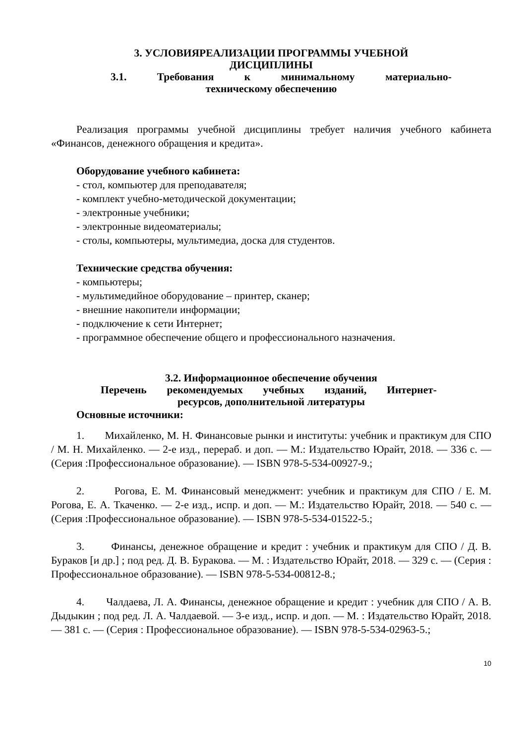3. УСЛОВИЯРЕАЛИЗАЦИИ ПРОГРАММЫ УЧЕБНОЙ
ДИСЦИПЛИНЫ
3.1. Требования к минимальному материально-
техническому обеспечению
Реализация программы учебной дисциплины требует наличия учебного кабинета «Финансов, денежного обращения и кредита».
Оборудование учебного кабинета:
- стол, компьютер для преподавателя;
- комплект учебно-методической документации;
- электронные учебники;
- электронные видеоматериалы;
- столы, компьютеры, мультимедиа, доска для студентов.
Технические средства обучения:
- компьютеры;
- мультимедийное оборудование – принтер, сканер;
- внешние накопители информации;
- подключение к сети Интернет;
- программное обеспечение общего и профессионального назначения.
3.2. Информационное обеспечение обучения
Перечень рекомендуемых учебных изданий, Интернет-
ресурсов, дополнительной литературы
Основные источники:
1. Михайленко, М. Н. Финансовые рынки и институты: учебник и практикум для СПО / М. Н. Михайленко. — 2-е изд., перераб. и доп. — М.: Издательство Юрайт, 2018. — 336 с. — (Серия :Профессиональное образование). — ISBN 978-5-534-00927-9.;
2. Рогова, Е. М. Финансовый менеджмент: учебник и практикум для СПО / Е. М. Рогова, Е. А. Ткаченко. — 2-е изд., испр. и доп. — М.: Издательство Юрайт, 2018. — 540 с. — (Серия :Профессиональное образование). — ISBN 978-5-534-01522-5.;
3. Финансы, денежное обращение и кредит : учебник и практикум для СПО / Д. В. Бураков [и др.] ; под ред. Д. В. Буракова. — М. : Издательство Юрайт, 2018. — 329 с. — (Серия : Профессиональное образование). — ISBN 978-5-534-00812-8.;
4. Чалдаева, Л. А. Финансы, денежное обращение и кредит : учебник для СПО / А. В. Дыдыкин ; под ред. Л. А. Чалдаевой. — 3-е изд., испр. и доп. — М. : Издательство Юрайт, 2018. — 381 с. — (Серия : Профессиональное образование). — ISBN 978-5-534-02963-5.;
10